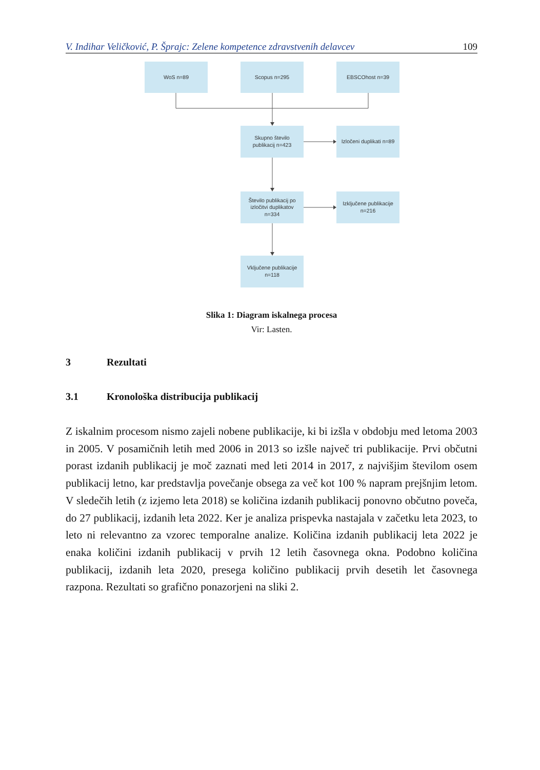V. Indihar Veličković, P. Šprajc: Zelene kompetence zdravstvenih delavcev 109
WoS n=89
Scopus n=295
EBSCOhost n=39
Skupno število
publikacij n=423
Izločeni duplikati n=89
Število publikacij po
izločitvi duplikatov
n=334
Izključene publikacije
n=216
Vključene publikacije
n=118
Slika 1: Diagram iskalnega procesa
Vir: Lasten.
3 Rezultati
3.1 Kronološka distribucija publikacij
Z iskalnim procesom nismo zajeli nobene publikacije, ki bi izšla v obdobju med letoma 2003 in 2005. V posamičnih letih med 2006 in 2013 so izšle največ tri publikacije. Prvi občutni porast izdanih publikacij je moč zaznati med leti 2014 in 2017, z najvišjim številom osem publikacij letno, kar predstavlja povečanje obsega za več kot 100 % napram prejšnjim letom. V sledečih letih (z izjemo leta 2018) se količina izdanih publikacij ponovno občutno poveča, do 27 publikacij, izdanih leta 2022. Ker je analiza prispevka nastajala v začetku leta 2023, to leto ni relevantno za vzorec temporalne analize. Količina izdanih publikacij leta 2022 je enaka količini izdanih publikacij v prvih 12 letih časovnega okna. Podobno količina publikacij, izdanih leta 2020, presega količino publikacij prvih desetih let časovnega razpona. Rezultati so grafično ponazorjeni na sliki 2.